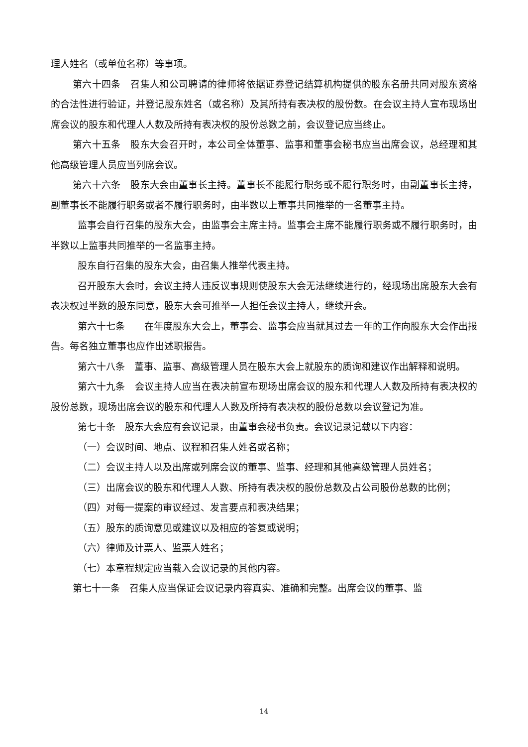理人姓名（或单位名称）等事项。
第六十四条　召集人和公司聘请的律师将依据证券登记结算机构提供的股东名册共同对股东资格的合法性进行验证，并登记股东姓名（或名称）及其所持有表决权的股份数。在会议主持人宣布现场出席会议的股东和代理人人数及所持有表决权的股份总数之前，会议登记应当终止。
第六十五条　股东大会召开时，本公司全体董事、监事和董事会秘书应当出席会议，总经理和其他高级管理人员应当列席会议。
第六十六条　股东大会由董事长主持。董事长不能履行职务或不履行职务时，由副董事长主持，副董事长不能履行职务或者不履行职务时，由半数以上董事共同推举的一名董事主持。
监事会自行召集的股东大会，由监事会主席主持。监事会主席不能履行职务或不履行职务时，由半数以上监事共同推举的一名监事主持。
股东自行召集的股东大会，由召集人推举代表主持。
召开股东大会时，会议主持人违反议事规则使股东大会无法继续进行的，经现场出席股东大会有表决权过半数的股东同意，股东大会可推举一人担任会议主持人，继续开会。
第六十七条　　在年度股东大会上，董事会、监事会应当就其过去一年的工作向股东大会作出报告。每名独立董事也应作出述职报告。
第六十八条　董事、监事、高级管理人员在股东大会上就股东的质询和建议作出解释和说明。
第六十九条　会议主持人应当在表决前宣布现场出席会议的股东和代理人人数及所持有表决权的股份总数，现场出席会议的股东和代理人人数及所持有表决权的股份总数以会议登记为准。
第七十条　股东大会应有会议记录，由董事会秘书负责。会议记录记载以下内容：
（一）会议时间、地点、议程和召集人姓名或名称；
（二）会议主持人以及出席或列席会议的董事、监事、经理和其他高级管理人员姓名；
（三）出席会议的股东和代理人人数、所持有表决权的股份总数及占公司股份总数的比例；
（四）对每一提案的审议经过、发言要点和表决结果；
（五）股东的质询意见或建议以及相应的答复或说明；
（六）律师及计票人、监票人姓名；
（七）本章程规定应当载入会议记录的其他内容。
第七十一条　召集人应当保证会议记录内容真实、准确和完整。出席会议的董事、监
14